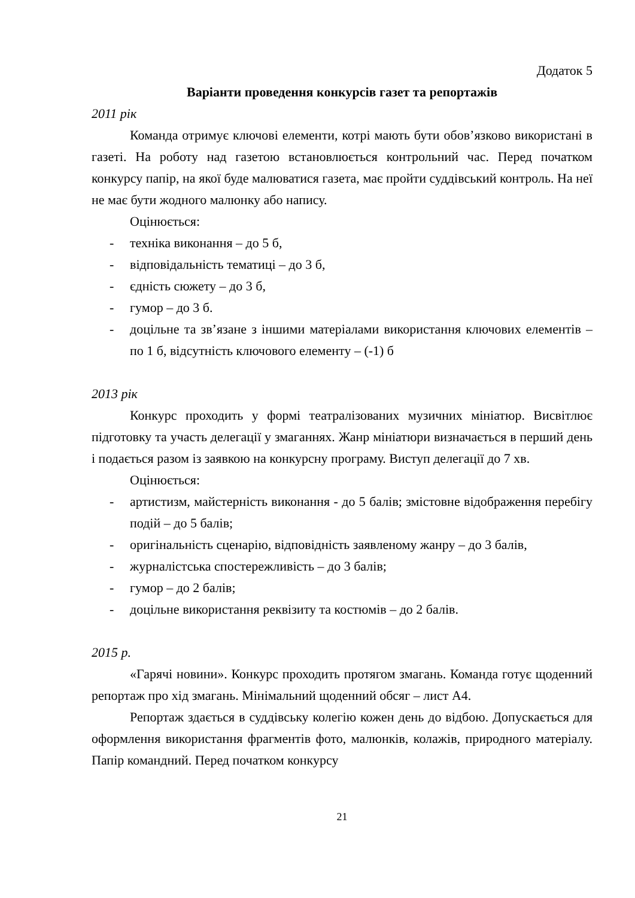Додаток 5
Варіанти проведення конкурсів газет та репортажів
2011 рік
Команда отримує ключові елементи, котрі мають бути обов’язково використані в газеті. На роботу над газетою встановлюється контрольний час. Перед початком конкурсу папір, на якої буде малюватися газета, має пройти суддівський контроль. На неї не має бути жодного малюнку або напису.
Оцінюється:
- техніка виконання – до 5 б,
- відповідальність тематиці – до 3 б,
- єдність сюжету – до 3 б,
- гумор – до 3 б.
- доцільне та зв’язане з іншими матеріалами використання ключових елементів – по 1 б, відсутність ключового елементу – (-1) б
2013 рік
Конкурс проходить у формі театралізованих музичних мініатюр. Висвітлює підготовку та участь делегації у змаганнях. Жанр мініатюри визначається в перший день і подається разом із заявкою на конкурсну програму. Виступ делегації до 7 хв.
Оцінюється:
- артистизм, майстерність виконання - до 5 балів; змістовне відображення перебігу подій – до 5 балів;
- оригінальність сценарію, відповідність заявленому жанру – до 3 балів,
- журналістська спостережливість – до 3 балів;
- гумор – до 2 балів;
- доцільне використання реквізиту та костюмів – до 2 балів.
2015 р.
«Гарячі новини». Конкурс проходить протягом змагань. Команда готує щоденний репортаж про хід змагань. Мінімальний щоденний обсяг – лист А4.
Репортаж здається в суддівську колегію кожен день до відбою. Допускається для оформлення використання фрагментів фото, малюнків, колажів, природного матеріалу. Папір командний. Перед початком конкурсу
21